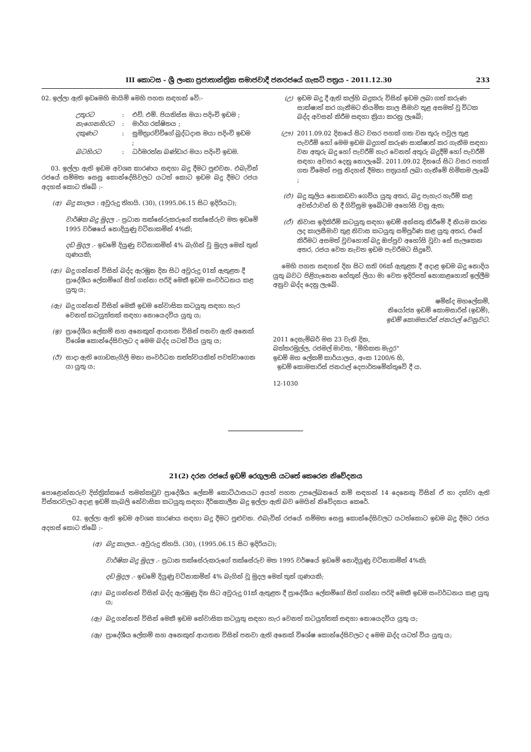III කොටස - ශ්‍රී ලංකා ප්‍රජාතාන්ත්‍රික සමාජවාදී ජනරජයේ ගැසට් පත්‍රය - 2011.12.30 233
02. ඉල්ලා ඇති ඉඩමෙහි මායිම් මෙහි පහත සඳහන් වේ:-
| උතුරට | : | එච්. එම්. පියතිස්ස මයා පදිංචි ඉඩම ; |
| නැගෙනහිරට | : | මාර්ග රක්ෂිතය ; |
| දකුණට | : | සුමිත්‍රාරච්චිගේ බුද්ධදාස මයා පදිංචි ඉඩම ; |
| බටහිරට | : | ධර්මරත්න බණ්ඩාර මයා පදිංචි ඉඩම. |
03. ඉල්ලා ඇති ඉඩම අවශ්‍ය කාරණය සඳහා බදු දීමට පුළුවන. එබැවින් රජයේ සම්මත සෙසු කොන්දේසිවලට යටත් කොට ඉඩම බදු දීමට රජය අදහස් කොට තිබේ :-
(අ) බදු කාලය : අවුරුදු තිහයි. (30), (1995.06.15 සිට ඉදිරියට);
වාර්ෂික බදු මුදල .- ප්‍රධාන තක්සේරුකරුගේ තක්සේරුව මත ඉඩමේ 1995 වර්ෂයේ නොදියුණු වටිනාකමින් 4%කි;
දඩ මුදල .- ඉඩමේ දියුණු වටිනාකමින් 4% බැගින් වූ මුදල මෙන් තුන් ගුණයකි;
(ආ) බදු ගන්නන් විසින් බද්ද ඇරඹුන දින සිට අවුරුදු 01ක් ඇතුළත දී ප්‍රාදේශීය ලේකම්ගේ සිත් ගන්නා පරිදි මෙකී ඉඩම සංවර්ධනය කළ යුතු ය;
(ඇ) බදු ගන්නන් විසින් මෙකී ඉඩම නේවාසික කටයුතු සඳහා හැර වෙනත් කටයුත්තක් සඳහා නොයෙදවිය යුතු ය;
(ඉ) ප්‍රාදේශීය ලේකම් සහ අනෙකුත් ආයතන විසින් පනවා ඇති අනෙක් විශේෂ කොන්දේසිවලට ද මෙම බද්ද යටත් විය යුතු ය;
(ඊ) සාදා ඇති ගොඩනැගිලි මනා සංවර්ධන තත්ත්වයකින් පවත්වාගෙන යා යුතු ය;
(උ) ඉඩම බදු දී ඇති කල්හි බදුකරු විසින් ඉඩම ලබා ගත් කරුණ සාක්ෂාත් කර ගැනීමට නියමිත කාල සීමාව තුළ අසමත් වූ විටක බද්ද අවසන් කිරීම සඳහා ක්‍රියා කරනු ලැබේ;
(ඌ) 2011.09.02 දිනයේ සිට වසර පහක් ගත වන තුරු පවුල තුළ පැවරීම් හෝ මෙම ඉඩම බදුගත් කරුණ සාක්ෂාත් කර ගැනීම සඳහා වන අතුරු බදු හෝ පැවරීම් හැර වෙනත් අතුරු බදුදීම් හෝ පැවරීම් සඳහා අවසර දෙනු නොලැබේ. 2011.09.02 දිනයේ සිට වසර පහක් ගත වීමෙන් පසු නිදහස් දීමනා පත්‍රයක් ලබා ගැනීමේ හිමිකම ලැබේ ;
(එ) බදු කුලිය නොකඩවා ගෙවිය යුතු අතර, බදු පැහැර හැරීම් කළ අවස්ථාවන් හි දී ගිවිසුම ඉබේටම අහෝසි වනු ඇත;
(ඒ) නිවාස ඉදිකිරීම් කටයුතු සඳහා ඉඩම් අන්සතු කිරීමේ දී නියම කරන ලද කාලසීමාව තුළ නිවාස කටයුතු සම්පූර්ණ කළ යුතු අතර, එසේ කිරීමට අසමත් වුවහොත් බදු ඔප්පුව අහෝසි වූවා සේ සැලකෙන අතර, රජය වෙත නැවත ඉඩම පැවරීමට සිදුවේ.
මෙහි පහත සඳහන් දින සිට සති 06ක් ඇතුළත දී අදාළ ඉඩම බදු නොදිය යුතු බවට පිළිගැනෙන හේතුන් ලියා මා වෙත ඉදිරිපත් නොකළහොත් ඉල්ලීම අනුව බද්ද දෙනු ලැබේ.
ෂමින්ද මහලේකම්,
නියෝජ්‍ය ඉඩම් කොමසාරිස් (ඉඩම්),
ඉඩම් කොමසාරිස් ජනරාල් වෙනුවට.
2011 දෙසැම්බර් මස 23 වැනි දින,
බත්තරමුල්ල, රජමල් මාවත, "මිහිකත මැදුර"
ඉඩම් මහ ලේකම් කාර්යාලය, අංක 1200/6 හි,
ඉඩම් කොමසාරිස් ජනරාල් දෙපාර්තමේන්තුවේ දී ය.
12-1030
21(2) දරන රජයේ ඉඩම් රෙගුලාසි යටතේ කෙරෙන නිවේදනය
පොළොන්නරුව දිස්ත්‍රික්කයේ තමන්කඩුව ප්‍රාදේශීය ලේකම් කොට්ඨාසයට අයත් පහත උපලේඛනයේ නම් සඳහන් 14 දෙනෙකු විසින් ඒ හා දක්වා ඇති විස්තරවලට අදාළ ඉඩම් කැබලි නේවාසික කටයුතු සඳහා දීර්ඝකාලීන බදු ඉල්ලා ඇති බව මෙයින් නිවේදනය කෙරේ.
02. ඉල්ලා ඇති ඉඩම අවශ්‍ය කාරණය සඳහා බදු දීමට පුළුවන. එබැවින් රජයේ සම්මත සෙසු කොන්දේසිවලට යටත්කොට ඉඩම බදු දීමට රජය අදහස් කොට තිබේ :-
(අ) බදු කාලය.- අවුරුදු තිහයි. (30), (1995.06.15 සිට ඉදිරියට);
වාර්ෂික බදු මුදල .- ප්‍රධාන තක්සේරුකරුගේ තක්සේරුව මත 1995 වර්ෂයේ ඉඩමේ නොදියුණු වටිනාකමින් 4%කි;
දඩ මුදල .- ඉඩමේ දියුණු වටිනාකමින් 4% බැගින් වූ මුදල මෙන් තුන් ගුණයකි;
(ආ) බදු ගන්නන් විසින් බද්ද ඇරඹුණු දින සිට අවුරුදු 01ක් ඇතුළත දී ප්‍රාදේශීය ලේකම්ගේ සිත් ගන්නා පරිදි මෙකී ඉඩම සංවර්ධනය කළ යුතු ය;
(ඇ) බදු ගන්නන් විසින් මෙකී ඉඩම නේවාසික කටයුතු සඳහා හැර වෙනත් කටයුත්තක් සඳහා නොයෙදවිය යුතු ය;
(ඈ) ප්‍රාදේශීය ලේකම් සහ අනෙකුත් ආයතන විසින් පනවා ඇති අනෙක් විශේෂ කොන්දේසිවලට ද මෙම බද්ද යටත් විය යුතු ය;